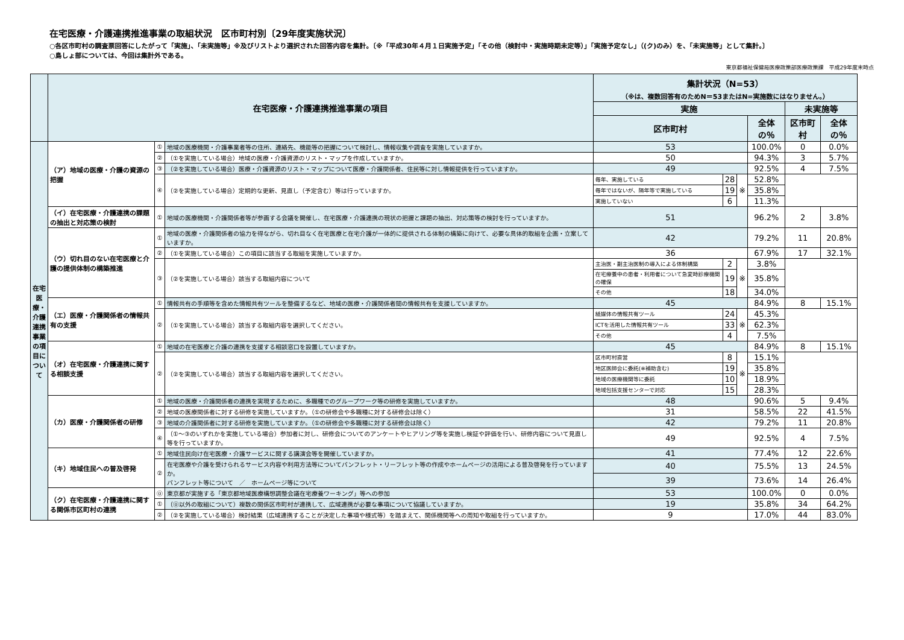在宅医療・介護連携推進事業の取組状況　区市町村別〔29年度実施状況〕
○各区市町村の調査票回答にしたがって「実施」、「未実施等」※及びリストより選択された回答内容を集計。〔※「平成30年４月１日実施予定」「その他（検討中・実施時期未定等）」「実施予定なし」（(ク)のみ）を、「未実施等」として集計。〕
○島しょ部については、今回は集計外である。
東京都福祉保健局医療政策部医療政策課　平成29年度末時点
| | 在宅医療・介護連携推進事業の項目 | | | 集計状況（N=53） （※は、複数回答有のためN＝53またはN=実施数にはなりません。） | | | | | |
| --- | --- | --- | --- | --- | --- | --- | --- | --- | --- |
| | | | | 実施 | | | | 未実施等 | |
| | | | | 区市町村 | | | 全体の％ | 区市町村 | 全体の％ |
| 在宅医療・介護連携事業の項目について | （ア）地域の医療・介護の資源の把握 | ① | 地域の医療機関・介護事業者等の住所、連絡先、機能等の把握について検討し、情報収集や調査を実施していますか。 | 53 | | | 100.0% | 0 | 0.0% |
| | | ② | （①を実施している場合）地域の医療・介護資源のリスト・マップを作成していますか。 | 50 | | | 94.3% | 3 | 5.7% |
| | | ③ | （②を実施している場合）医療・介護資源のリスト・マップについて医療・介護関係者、住民等に対し情報提供を行っていますか。 | 49 | | | 92.5% | 4 | 7.5% |
| | | ④ | （②を実施している場合）定期的な更新、見直し（予定含む）等は行っていますか。 | 毎年、実施している | 28 | ※ | 52.8% | | |
| | | | | 毎年ではないが、隔年等で実施している | 19 | | 35.8% | | |
| | | | | 実施していない | 6 | | 11.3% | | |
| | （イ）在宅医療・介護連携の課題の抽出と対応策の検討 | ① | 地域の医療機関・介護関係者等が参画する会議を開催し、在宅医療・介護連携の現状の把握と課題の抽出、対応策等の検討を行っていますか。 | 51 | | | 96.2% | 2 | 3.8% |
| | （ウ）切れ目のない在宅医療と介護の提供体制の構築推進 | ① | 地域の医療・介護関係者の協力を得ながら、切れ目なく在宅医療と在宅介護が一体的に提供される体制の構築に向けて、必要な具体的取組を企画・立案していますか。 | 42 | | | 79.2% | 11 | 20.8% |
| | | ② | （①を実施している場合）この項目に該当する取組を実施していますか。 | 36 | | | 67.9% | 17 | 32.1% |
| | | ③ | （②を実施している場合）該当する取組内容について | 主治医・副主治医制の導入による体制構築 | 2 | ※ | 3.8% | | |
| | | | | 在宅療養中の患者・利用者について急変時診療機関の確保 | 19 | | 35.8% | | |
| | | | | その他 | 18 | | 34.0% | | |
| | （エ）医療・介護関係者の情報共有の支援 | ① | 情報共有の手順等を含めた情報共有ツールを整備するなど、地域の医療・介護関係者間の情報共有を支援していますか。 | 45 | | | 84.9% | 8 | 15.1% |
| | | ② | （①を実施している場合）該当する取組内容を選択してください。 | 紙媒体の情報共有ツール | 24 | ※ | 45.3% | | |
| | | | | ICTを活用した情報共有ツール | 33 | | 62.3% | | |
| | | | | その他 | 4 | | 7.5% | | |
| | （オ）在宅医療・介護連携に関する相談支援 | ① | 地域の在宅医療と介護の連携を支援する相談窓口を設置していますか。 | 45 | | | 84.9% | 8 | 15.1% |
| | | ② | （②を実施している場合）該当する取組内容を選択してください。 | 区市町村直営 | 8 | ※ | 15.1% | | |
| | | | | 地区医師会に委託(※補助含む) | 19 | | 35.8% | | |
| | | | | 地域の医療機関等に委託 | 10 | | 18.9% | | |
| | | | | 地域包括支援センターで対応 | 15 | | 28.3% | | |
| | （カ）医療・介護関係者の研修 | ① | 地域の医療・介護関係者の連携を実現するために、多職種でのグループワーク等の研修を実施していますか。 | 48 | | | 90.6% | 5 | 9.4% |
| | | ② | 地域の医療関係者に対する研修を実施していますか。（①の研修会や多職種に対する研修会は除く） | 31 | | | 58.5% | 22 | 41.5% |
| | | ③ | 地域の介護関係者に対する研修を実施していますか。（①の研修会や多職種に対する研修会は除く） | 42 | | | 79.2% | 11 | 20.8% |
| | | ④ | （①～③のいずれかを実施している場合）参加者に対し、研修会についてのアンケートやヒアリング等を実施し検証や評価を行い、研修内容について見直し等を行っていますか。 | 49 | | | 92.5% | 4 | 7.5% |
| | （キ）地域住民への普及啓発 | ① | 地域住民向け在宅医療・介護サービスに関する講演会等を開催していますか。 | 41 | | | 77.4% | 12 | 22.6% |
| | | ② | 在宅医療や介護を受けられるサービス内容や利用方法等についてパンフレット・リーフレット等の作成やホームページの活用による普及啓発を行っていますか。 パンフレット等について ／ ホームページ等について | 40 | | | 75.5% | 13 | 24.5% |
| | | | | 39 | | | 73.6% | 14 | 26.4% |
| | （ク）在宅医療・介護連携に関する関係市区町村の連携 | ⓪ | 東京都が実施する「東京都地域医療構想調整会議在宅療養ワーキング」等への参加 | 53 | | | 100.0% | 0 | 0.0% |
| | | ① | （⓪以外の取組について）複数の関係区市町村が連携して、広域連携が必要な事項について協議していますか。 | 19 | | | 35.8% | 34 | 64.2% |
| | | ② | （②を実施している場合）検討結果（広域連携することが決定した事項や様式等）を踏まえて、関係機関等への周知や取組を行っていますか。 | 9 | | | 17.0% | 44 | 83.0% |